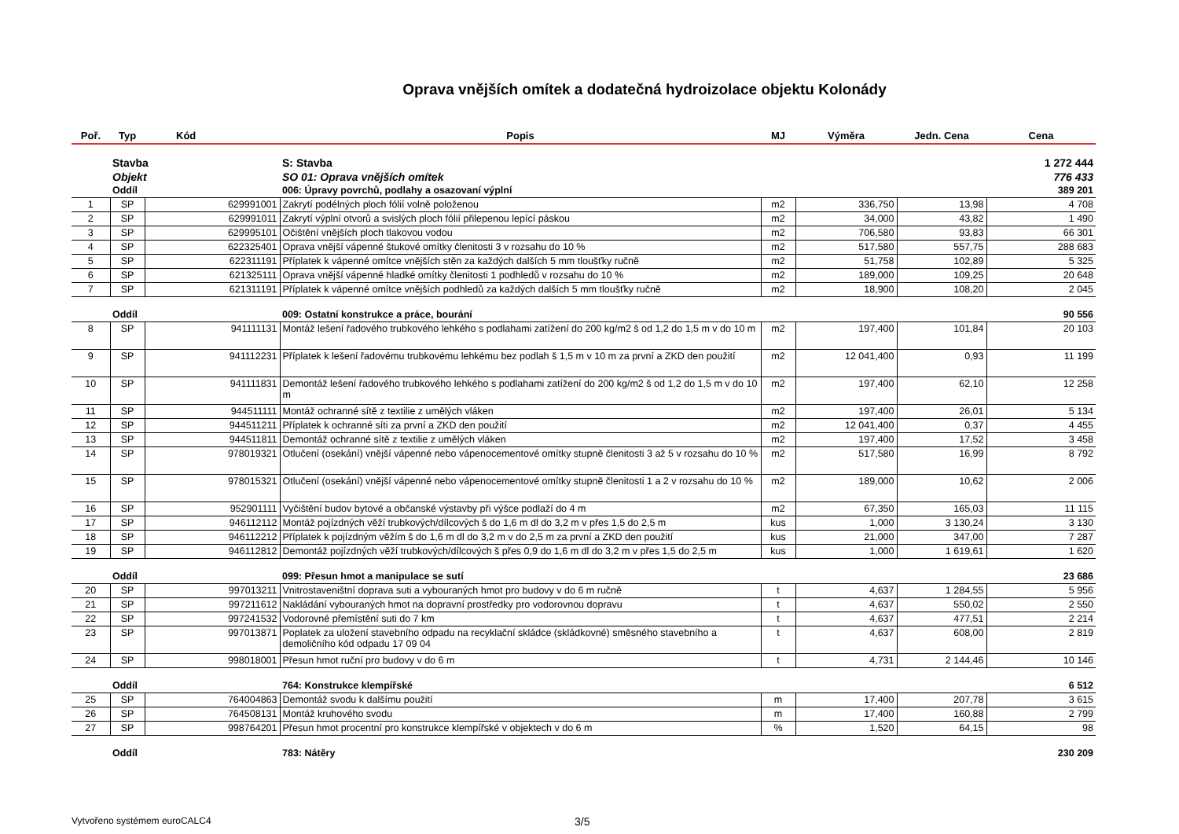Oprava vnějších omítek a dodatečná hydroizolace objektu Kolonády
| Poř. | Typ | Kód | Popis | MJ | Výměra | Jedn. Cena | Cena |
| --- | --- | --- | --- | --- | --- | --- | --- |
| | Stavba | | S: Stavba | | | | 1 272 444 |
| | Objekt | | SO 01: Oprava vnějších omítek | | | | 776 433 |
| | Oddíl | | 006: Úpravy povrchů, podlahy a osazovaní výplní | | | | 389 201 |
| 1 | SP | 629991001 | Zakrytí podélných ploch fólií volně položenou | m2 | 336,750 | 13,98 | 4 708 |
| 2 | SP | 629991011 | Zakrytí výplní otvorů a svislých ploch fólií přilepenou lepící páskou | m2 | 34,000 | 43,82 | 1 490 |
| 3 | SP | 629995101 | Očištění vnějších ploch tlakovou vodou | m2 | 706,580 | 93,83 | 66 301 |
| 4 | SP | 622325401 | Oprava vnější vápenné štukové omítky členitosti 3 v rozsahu do 10 % | m2 | 517,580 | 557,75 | 288 683 |
| 5 | SP | 622311191 | Příplatek k vápenné omítce vnějších stěn za každých dalších 5 mm tloušťky ručně | m2 | 51,758 | 102,89 | 5 325 |
| 6 | SP | 621325111 | Oprava vnější vápenné hladké omítky členitosti 1 podhledů v rozsahu do 10 % | m2 | 189,000 | 109,25 | 20 648 |
| 7 | SP | 621311191 | Příplatek k vápenné omítce vnějších podhledů za každých dalších 5 mm tloušťky ručně | m2 | 18,900 | 108,20 | 2 045 |
| | Oddíl | | 009: Ostatní konstrukce a práce, bourání | | | | 90 556 |
| 8 | SP | 941111131 | Montáž lešení řadového trubkového lehkého s podlahami zatížení do 200 kg/m2 š od 1,2 do 1,5 m v do 10 m | m2 | 197,400 | 101,84 | 20 103 |
| 9 | SP | 941112231 | Příplatek k lešení řadovému trubkovému lehkému bez podlah š 1,5 m v 10 m za první a ZKD den použití | m2 | 12 041,400 | 0,93 | 11 199 |
| 10 | SP | 941111831 | Demontáž lešení řadového trubkového lehkého s podlahami zatížení do 200 kg/m2 š od 1,2 do 1,5 m v do 10 m | m2 | 197,400 | 62,10 | 12 258 |
| 11 | SP | 944511111 | Montáž ochranné sítě z textilie z umělých vláken | m2 | 197,400 | 26,01 | 5 134 |
| 12 | SP | 944511211 | Příplatek k ochranné síti za první a ZKD den použití | m2 | 12 041,400 | 0,37 | 4 455 |
| 13 | SP | 944511811 | Demontáž ochranné sítě z textilie z umělých vláken | m2 | 197,400 | 17,52 | 3 458 |
| 14 | SP | 978019321 | Otlučení (osekání) vnější vápenné nebo vápenocementové omítky stupně členitosti 3 až 5 v rozsahu do 10 % | m2 | 517,580 | 16,99 | 8 792 |
| 15 | SP | 978015321 | Otlučení (osekání) vnější vápenné nebo vápenocementové omítky stupně členitosti 1 a 2 v rozsahu do 10 % | m2 | 189,000 | 10,62 | 2 006 |
| 16 | SP | 952901111 | Vyčištění budov bytové a občanské výstavby při výšce podlaží do 4 m | m2 | 67,350 | 165,03 | 11 115 |
| 17 | SP | 946112112 | Montáž pojízdných věží trubkových/dílcových š do 1,6 m dl do 3,2 m v přes 1,5 do 2,5 m | kus | 1,000 | 3 130,24 | 3 130 |
| 18 | SP | 946112212 | Příplatek k pojízdným věžím š do 1,6 m dl do 3,2 m v do 2,5 m za první a ZKD den použití | kus | 21,000 | 347,00 | 7 287 |
| 19 | SP | 946112812 | Demontáž pojízdných věží trubkových/dílcových š přes 0,9 do 1,6 m dl do 3,2 m v přes 1,5 do 2,5 m | kus | 1,000 | 1 619,61 | 1 620 |
| | Oddíl | | 099: Přesun hmot a manipulace se sutí | | | | 23 686 |
| 20 | SP | 997013211 | Vnitrostaveništní doprava suti a vybouraných hmot pro budovy v do 6 m ručně | t | 4,637 | 1 284,55 | 5 956 |
| 21 | SP | 997211612 | Nakládání vybouraných hmot na dopravní prostředky pro vodorovnou dopravu | t | 4,637 | 550,02 | 2 550 |
| 22 | SP | 997241532 | Vodorovné přemístění suti do 7 km | t | 4,637 | 477,51 | 2 214 |
| 23 | SP | 997013871 | Poplatek za uložení stavebního odpadu na recyklační skládce (skládkovné) směsného stavebního a demoličního kód odpadu 17 09 04 | t | 4,637 | 608,00 | 2 819 |
| 24 | SP | 998018001 | Přesun hmot ruční pro budovy v do 6 m | t | 4,731 | 2 144,46 | 10 146 |
| | Oddíl | | 764: Konstrukce klempířské | | | | 6 512 |
| 25 | SP | 764004863 | Demontáž svodu k dalšímu použití | m | 17,400 | 207,78 | 3 615 |
| 26 | SP | 764508131 | Montáž kruhového svodu | m | 17,400 | 160,88 | 2 799 |
| 27 | SP | 998764201 | Přesun hmot procentní pro konstrukce klempířské v objektech v do 6 m | % | 1,520 | 64,15 | 98 |
| | Oddíl | | 783: Nátěry | | | | 230 209 |
Vytvořeno systémem euroCALC4 3/5